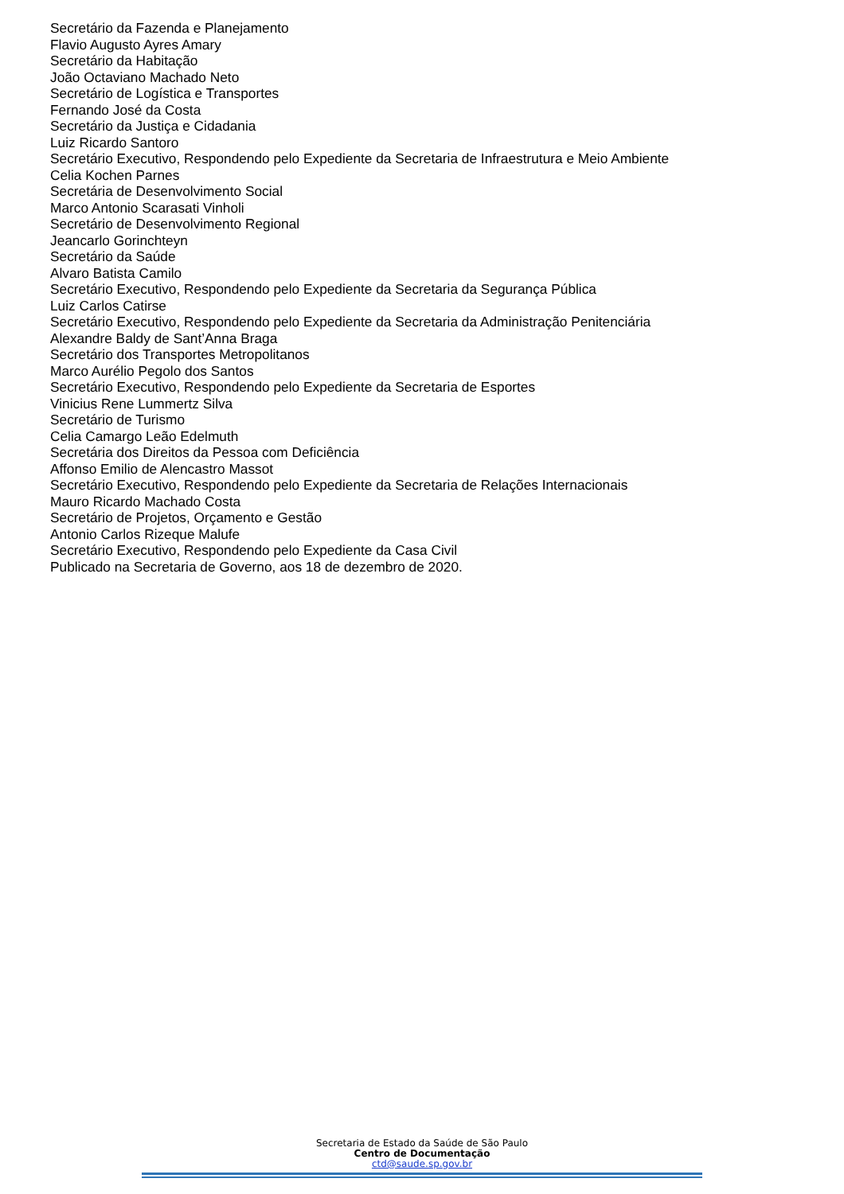Secretário da Fazenda e Planejamento
Flavio Augusto Ayres Amary
Secretário da Habitação
João Octaviano Machado Neto
Secretário de Logística e Transportes
Fernando José da Costa
Secretário da Justiça e Cidadania
Luiz Ricardo Santoro
Secretário Executivo, Respondendo pelo Expediente da Secretaria de Infraestrutura e Meio Ambiente
Celia Kochen Parnes
Secretária de Desenvolvimento Social
Marco Antonio Scarasati Vinholi
Secretário de Desenvolvimento Regional
Jeancarlo Gorinchteyn
Secretário da Saúde
Alvaro Batista Camilo
Secretário Executivo, Respondendo pelo Expediente da Secretaria da Segurança Pública
Luiz Carlos Catirse
Secretário Executivo, Respondendo pelo Expediente da Secretaria da Administração Penitenciária
Alexandre Baldy de Sant’Anna Braga
Secretário dos Transportes Metropolitanos
Marco Aurélio Pegolo dos Santos
Secretário Executivo, Respondendo pelo Expediente da Secretaria de Esportes
Vinicius Rene Lummertz Silva
Secretário de Turismo
Celia Camargo Leão Edelmuth
Secretária dos Direitos da Pessoa com Deficiência
Affonso Emilio de Alencastro Massot
Secretário Executivo, Respondendo pelo Expediente da Secretaria de Relações Internacionais
Mauro Ricardo Machado Costa
Secretário de Projetos, Orçamento e Gestão
Antonio Carlos Rizeque Malufe
Secretário Executivo, Respondendo pelo Expediente da Casa Civil
Publicado na Secretaria de Governo, aos 18 de dezembro de 2020.
Secretaria de Estado da Saúde de São Paulo
Centro de Documentação
ctd@saude.sp.gov.br